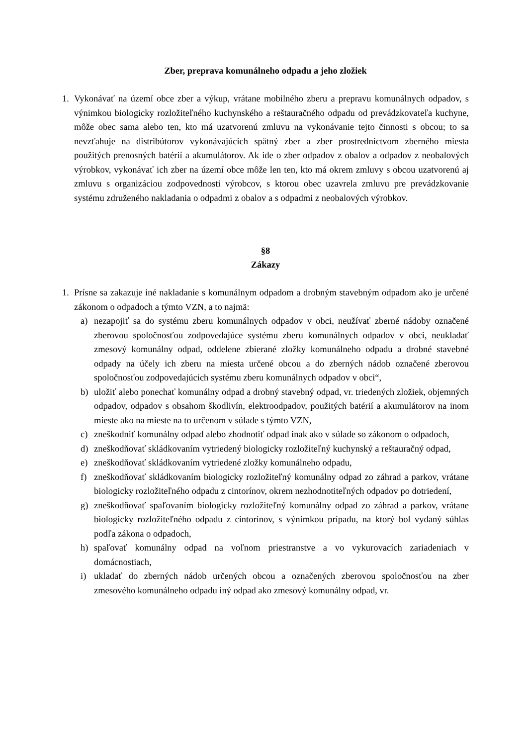Zber, preprava komunálneho odpadu a jeho zložiek
1. Vykonávať na území obce zber a výkup, vrátane mobilného zberu a prepravu komunálnych odpadov, s výnimkou biologicky rozložiteľného kuchynského a reštauračného odpadu od prevádzkovateľa kuchyne, môže obec sama alebo ten, kto má uzatvorenú zmluvu na vykonávanie tejto činnosti s obcou; to sa nevzťahuje na distribútorov vykonávajúcich spätný zber a zber prostredníctvom zberného miesta použitých prenosných batérií a akumulátorov. Ak ide o zber odpadov z obalov a odpadov z neobalových výrobkov, vykonávať ich zber na území obce môže len ten, kto má okrem zmluvy s obcou uzatvorenú aj zmluvu s organizáciou zodpovednosti výrobcov, s ktorou obec uzavrela zmluvu pre prevádzkovanie systému združeného nakladania o odpadmi z obalov a s odpadmi z neobalových výrobkov.
§8
Zákazy
1. Prísne sa zakazuje iné nakladanie s komunálnym odpadom a drobným stavebným odpadom ako je určené zákonom o odpadoch a týmto VZN, a to najmä:
a) nezapojiť sa do systému zberu komunálnych odpadov v obci, neužívať zberné nádoby označené zberovou spoločnosťou zodpovedajúce systému zberu komunálnych odpadov v obci, neukladať zmesový komunálny odpad, oddelene zbierané zložky komunálneho odpadu a drobné stavebné odpady na účely ich zberu na miesta určené obcou a do zberných nádob označené zberovou spoločnosťou zodpovedajúcich systému zberu komunálnych odpadov v obci“,
b) uložiť alebo ponechať komunálny odpad a drobný stavebný odpad, vr. triedených zložiek, objemných odpadov, odpadov s obsahom škodlivín, elektroodpadov, použitých batérií a akumulátorov na inom mieste ako na mieste na to určenom v súlade s týmto VZN,
c) zneškodniť komunálny odpad alebo zhodnotiť odpad inak ako v súlade so zákonom o odpadoch,
d) zneškodňovať skládkovaním vytriedený biologicky rozložiteľný kuchynský a reštauračný odpad,
e) zneškodňovať skládkovaním vytriedené zložky komunálneho odpadu,
f) zneškodňovať skládkovaním biologicky rozložiteľný komunálny odpad zo záhrad a parkov, vrátane biologicky rozložiteľného odpadu z cintorínov, okrem nezhodnotiteľných odpadov po dotriedení,
g) zneškodňovať spaľovaním biologicky rozložiteľný komunálny odpad zo záhrad a parkov, vrátane biologicky rozložiteľného odpadu z cintorínov, s výnimkou prípadu, na ktorý bol vydaný súhlas podľa zákona o odpadoch,
h) spaľovať komunálny odpad na voľnom priestranstve a vo vykurovacích zariadeniach v domácnostiach,
i) ukladať do zberných nádob určených obcou a označených zberovou spoločnosťou na zber zmesového komunálneho odpadu iný odpad ako zmesový komunálny odpad, vr.